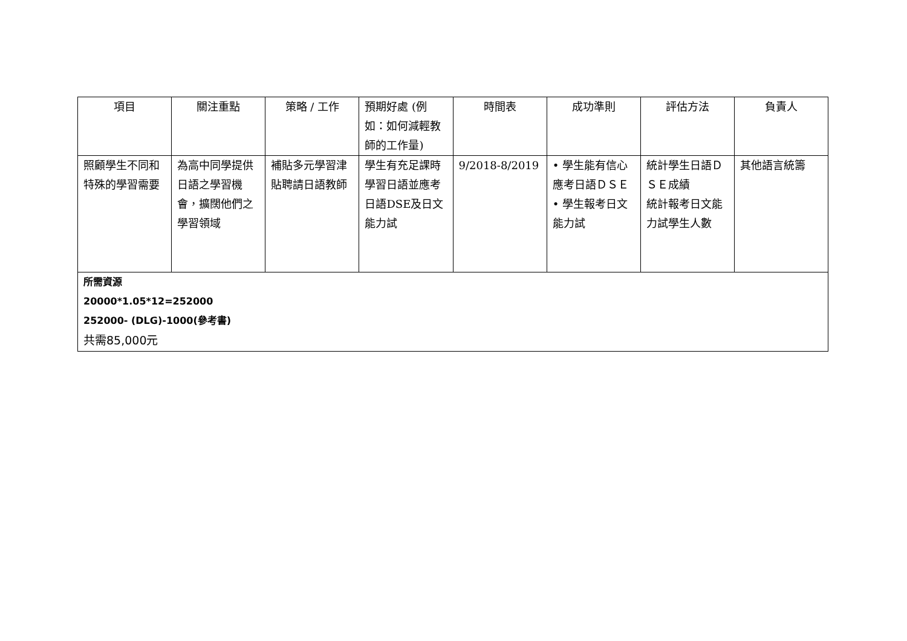| 項目 | 關注重點 | 策略 / 工作 | 預期好處 (例如：如何減輕教師的工作量) | 時間表 | 成功準則 | 評估方法 | 負責人 |
| --- | --- | --- | --- | --- | --- | --- | --- |
| 照顧學生不同和特殊的學習需要 | 為高中同學提供日語之學習機會，擴闊他們之學習領域 | 補貼多元學習津貼聘請日語教師 | 學生有充足課時學習日語並應考日語DSE及日文能力試 | 9/2018-8/2019 | • 學生能有信心應考日語ＤＳＥ • 學生報考日文能力試 | 統計學生日語ＤＳＥ成績 統計報考日文能力試學生人數 | 其他語言統籌 |
| 所需資源 20000*1.05*12=252000 252000- (DLG)-1000(參考書) 共需85,000元 | | | | | | | |